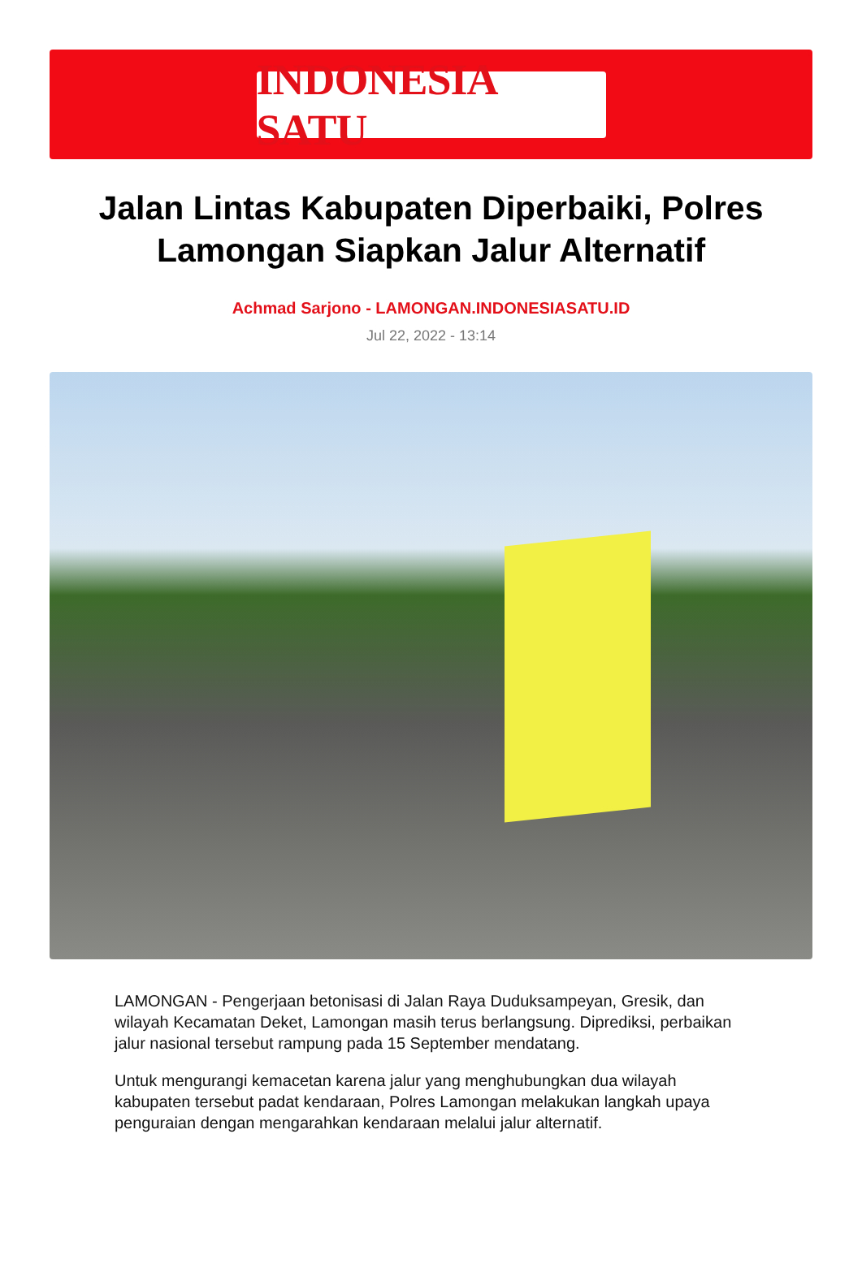INDONESIA SATU
Jalan Lintas Kabupaten Diperbaiki, Polres Lamongan Siapkan Jalur Alternatif
Achmad Sarjono - LAMONGAN.INDONESIASATU.ID
Jul 22, 2022 - 13:14
LAMONGAN - Pengerjaan betonisasi di Jalan Raya Duduksampeyan, Gresik, dan wilayah Kecamatan Deket, Lamongan masih terus berlangsung. Diprediksi, perbaikan jalur nasional tersebut rampung pada 15 September mendatang.
Untuk mengurangi kemacetan karena jalur yang menghubungkan dua wilayah kabupaten tersebut padat kendaraan, Polres Lamongan melakukan langkah upaya penguraian dengan mengarahkan kendaraan melalui jalur alternatif.